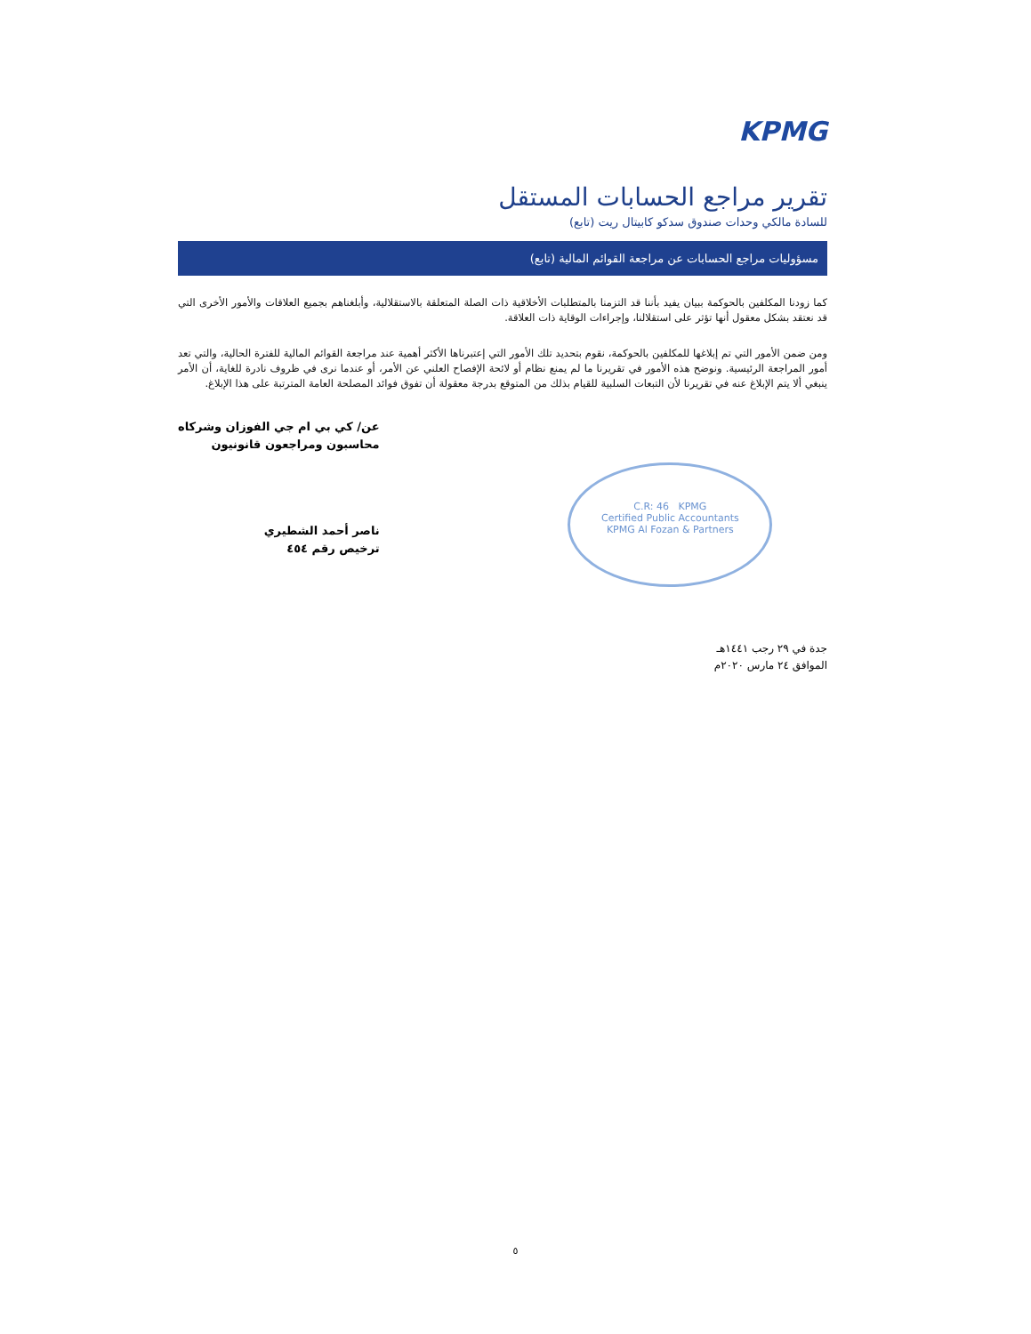KPMG
تقرير مراجع الحسابات المستقل
للسادة مالكي وحدات صندوق سدكو كابيتال ريت (تابع)
مسؤوليات مراجع الحسابات عن مراجعة القوائم المالية (تابع)
كما زودنا المكلفين بالحوكمة ببيان يفيد بأننا قد التزمنا بالمتطلبات الأخلاقية ذات الصلة المتعلقة بالاستقلالية، وأبلغناهم بجميع العلاقات والأمور الأخرى التي قد نعتقد بشكل معقول أنها تؤثر على استقلالنا، وإجراءات الوقاية ذات العلاقة.
ومن ضمن الأمور التي تم إبلاغها للمكلفين بالحوكمة، نقوم بتحديد تلك الأمور التي إعتبرناها الأكثر أهمية عند مراجعة القوائم المالية للفترة الحالية، والتي تعد أمور المراجعة الرئيسية. ونوضح هذه الأمور في تقريرنا ما لم يمنع نظام أو لائحة الإفصاح العلني عن الأمر، أو عندما نرى في ظروف نادرة للغاية، أن الأمر ينبغي ألا يتم الإبلاغ عنه في تقريرنا لأن التبعات السلبية للقيام بذلك من المتوقع بدرجة معقولة أن تفوق فوائد المصلحة العامة المترتبة على هذا الإبلاغ.
C.R: 46 KPMG
Certified Public Accountants
KPMG Al Fozan & Partners
عن/ كي بي ام جي الفوزان وشركاه
محاسبون ومراجعون قانونيون
ناصر أحمد الشطيري
ترخيص رقم ٤٥٤
جدة في ٢٩ رجب ١٤٤١هـ
الموافق ٢٤ مارس ٢٠٢٠م
٥